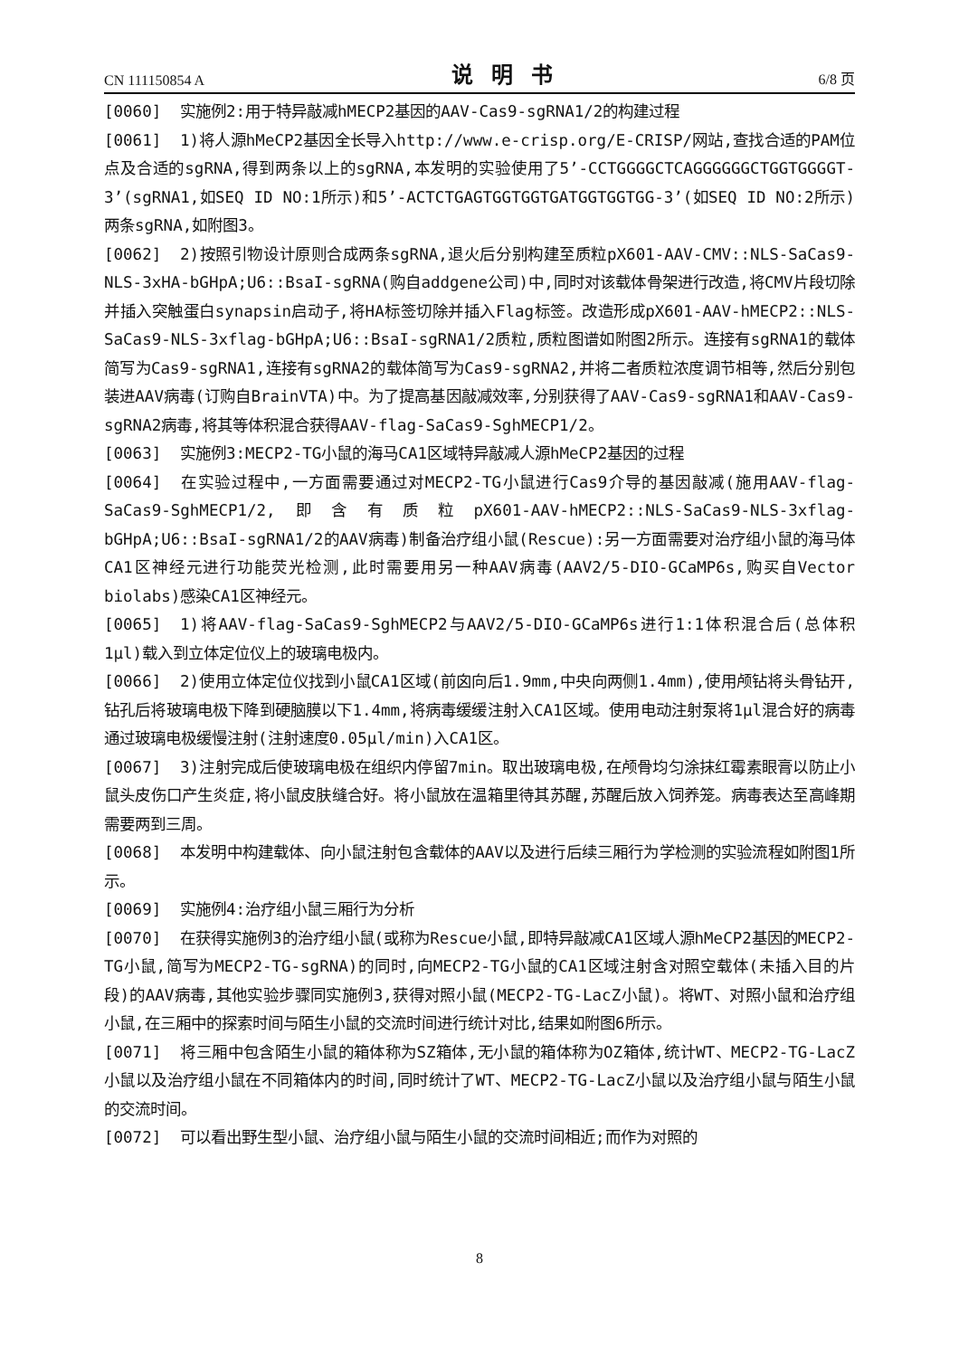CN 111150854 A 说明书 6/8 页
[0060] 实施例2:用于特异敲减hMECP2基因的AAV-Cas9-sgRNA1/2的构建过程
[0061] 1)将人源hMeCP2基因全长导入http://www.e-crisp.org/E-CRISP/网站,查找合适的PAM位点及合适的sgRNA,得到两条以上的sgRNA,本发明的实验使用了5’-CCTGGGGCTCAGGGGGGCTGGTGGGGT-3’(sgRNA1,如SEQ ID NO:1所示)和5’-ACTCTGAGTGGTGGTGATGGTGGTGG-3’(如SEQ ID NO:2所示)两条sgRNA,如附图3。
[0062] 2)按照引物设计原则合成两条sgRNA,退火后分别构建至质粒pX601-AAV-CMV::NLS-SaCas9-NLS-3xHA-bGHpA;U6::BsaI-sgRNA(购自addgene公司)中,同时对该载体骨架进行改造,将CMV片段切除并插入突触蛋白synapsin启动子,将HA标签切除并插入Flag标签。改造形成pX601-AAV-hMECP2::NLS-SaCas9-NLS-3xflag-bGHpA;U6::BsaI-sgRNA1/2质粒,质粒图谱如附图2所示。连接有sgRNA1的载体简写为Cas9-sgRNA1,连接有sgRNA2的载体简写为Cas9-sgRNA2,并将二者质粒浓度调节相等,然后分别包装进AAV病毒(订购自BrainVTA)中。为了提高基因敲减效率,分别获得了AAV-Cas9-sgRNA1和AAV-Cas9-sgRNA2病毒,将其等体积混合获得AAV-flag-SaCas9-SghMECP1/2。
[0063] 实施例3:MECP2-TG小鼠的海马CA1区域特异敲减人源hMeCP2基因的过程
[0064] 在实验过程中,一方面需要通过对MECP2-TG小鼠进行Cas9介导的基因敲减(施用AAV-flag-SaCas9-SghMECP1/2,即含有质粒pX601-AAV-hMECP2::NLS-SaCas9-NLS-3xflag-bGHpA;U6::BsaI-sgRNA1/2的AAV病毒)制备治疗组小鼠(Rescue):另一方面需要对治疗组小鼠的海马体CA1区神经元进行功能荧光检测,此时需要用另一种AAV病毒(AAV2/5-DIO-GCaMP6s,购买自Vector biolabs)感染CA1区神经元。
[0065] 1)将AAV-flag-SaCas9-SghMECP2与AAV2/5-DIO-GCaMP6s进行1:1体积混合后(总体积1μl)载入到立体定位仪上的玻璃电极内。
[0066] 2)使用立体定位仪找到小鼠CA1区域(前囟向后1.9mm,中央向两侧1.4mm),使用颅钻将头骨钻开,钻孔后将玻璃电极下降到硬脑膜以下1.4mm,将病毒缓缓注射入CA1区域。使用电动注射泵将1μl混合好的病毒通过玻璃电极缓慢注射(注射速度0.05μl/min)入CA1区。
[0067] 3)注射完成后使玻璃电极在组织内停留7min。取出玻璃电极,在颅骨均匀涂抹红霉素眼膏以防止小鼠头皮伤口产生炎症,将小鼠皮肤缝合好。将小鼠放在温箱里待其苏醒,苏醒后放入饲养笼。病毒表达至高峰期需要两到三周。
[0068] 本发明中构建载体、向小鼠注射包含载体的AAV以及进行后续三厢行为学检测的实验流程如附图1所示。
[0069] 实施例4:治疗组小鼠三厢行为分析
[0070] 在获得实施例3的治疗组小鼠(或称为Rescue小鼠,即特异敲减CA1区域人源hMeCP2基因的MECP2-TG小鼠,简写为MECP2-TG-sgRNA)的同时,向MECP2-TG小鼠的CA1区域注射含对照空载体(未插入目的片段)的AAV病毒,其他实验步骤同实施例3,获得对照小鼠(MECP2-TG-LacZ小鼠)。将WT、对照小鼠和治疗组小鼠,在三厢中的探索时间与陌生小鼠的交流时间进行统计对比,结果如附图6所示。
[0071] 将三厢中包含陌生小鼠的箱体称为SZ箱体,无小鼠的箱体称为OZ箱体,统计WT、MECP2-TG-LacZ小鼠以及治疗组小鼠在不同箱体内的时间,同时统计了WT、MECP2-TG-LacZ小鼠以及治疗组小鼠与陌生小鼠的交流时间。
[0072] 可以看出野生型小鼠、治疗组小鼠与陌生小鼠的交流时间相近;而作为对照的
8